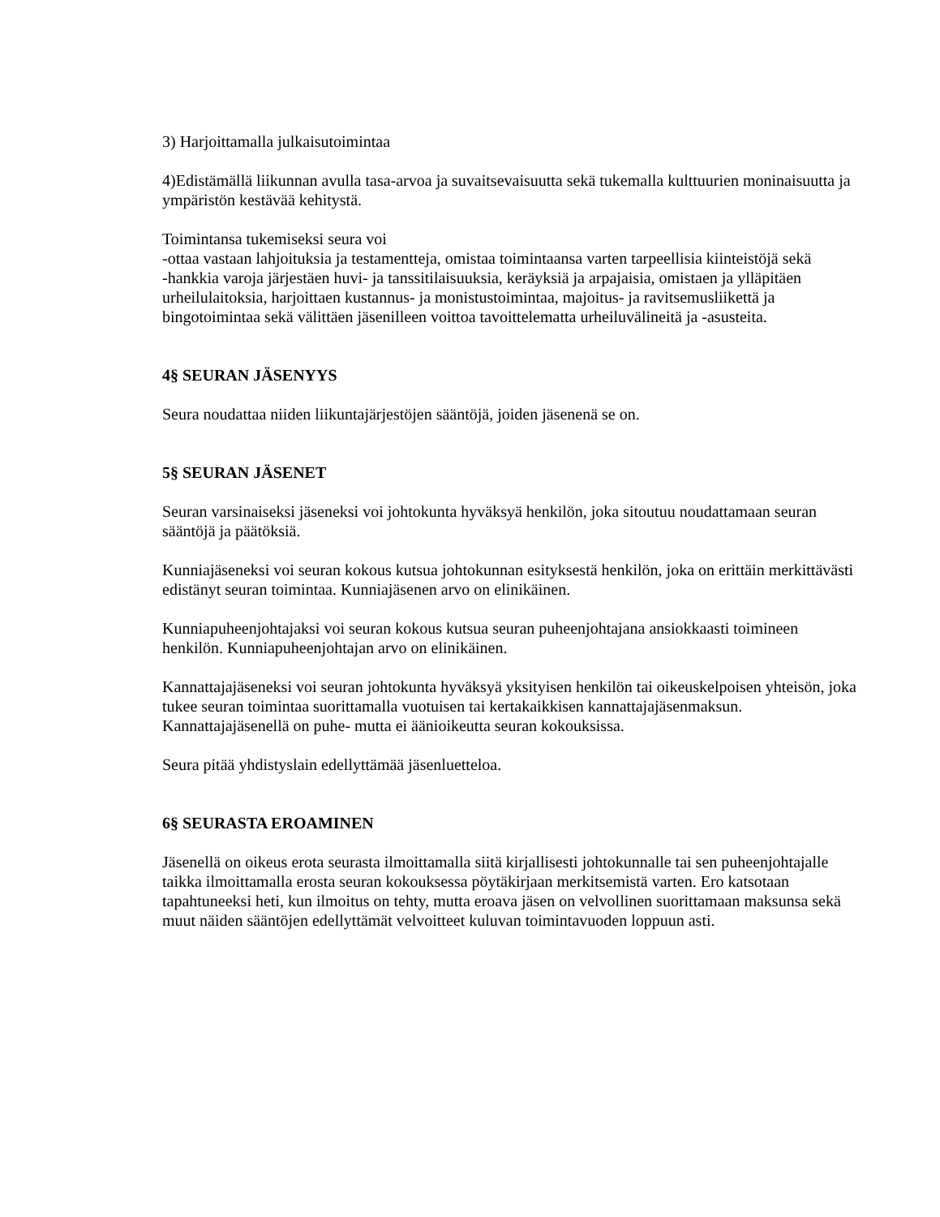3) Harjoittamalla julkaisutoimintaa
4)Edistämällä liikunnan avulla tasa-arvoa ja suvaitsevaisuutta sekä tukemalla kulttuurien moninaisuutta ja ympäristön kestävää kehitystä.
Toimintansa tukemiseksi seura voi
-ottaa vastaan lahjoituksia ja testamentteja, omistaa toimintaansa varten tarpeellisia kiinteistöjä sekä
-hankkia varoja järjestäen huvi- ja tanssitilaisuuksia, keräyksiä ja arpajaisia, omistaen ja ylläpitäen urheilulaitoksia, harjoittaen kustannus- ja monistustoimintaa, majoitus- ja ravitsemusliikettä ja bingotoimintaa sekä välittäen jäsenilleen voittoa tavoittelematta urheiluvälineitä ja -asusteita.
4§ SEURAN JÄSENYYS
Seura noudattaa niiden liikuntajärjestöjen sääntöjä, joiden jäsenenä se on.
5§ SEURAN JÄSENET
Seuran varsinaiseksi jäseneksi voi johtokunta hyväksyä henkilön, joka sitoutuu noudattamaan seuran sääntöjä ja päätöksiä.
Kunniajäseneksi voi seuran kokous kutsua johtokunnan esityksestä henkilön, joka on erittäin merkittävästi edistänyt seuran toimintaa. Kunniajäsenen arvo on elinikäinen.
Kunniapuheenjohtajaksi voi seuran kokous kutsua seuran puheenjohtajana ansiokkaasti toimineen henkilön. Kunniapuheenjohtajan arvo on elinikäinen.
Kannattajajäseneksi voi seuran johtokunta hyväksyä yksityisen henkilön tai oikeuskelpoisen yhteisön, joka tukee seuran toimintaa suorittamalla vuotuisen tai kertakaikkisen kannattajajäsenmaksun. Kannattajajäsenellä on puhe- mutta ei äänioikeutta seuran kokouksissa.
Seura pitää yhdistyslain edellyttämää jäsenluetteloa.
6§ SEURASTA EROAMINEN
Jäsenellä on oikeus erota seurasta ilmoittamalla siitä kirjallisesti johtokunnalle tai sen puheenjohtajalle taikka ilmoittamalla erosta seuran kokouksessa pöytäkirjaan merkitsemistä varten. Ero katsotaan tapahtuneeksi heti, kun ilmoitus on tehty, mutta eroava jäsen on velvollinen suorittamaan maksunsa sekä muut näiden sääntöjen edellyttämät velvoitteet kuluvan toimintavuoden loppuun asti.